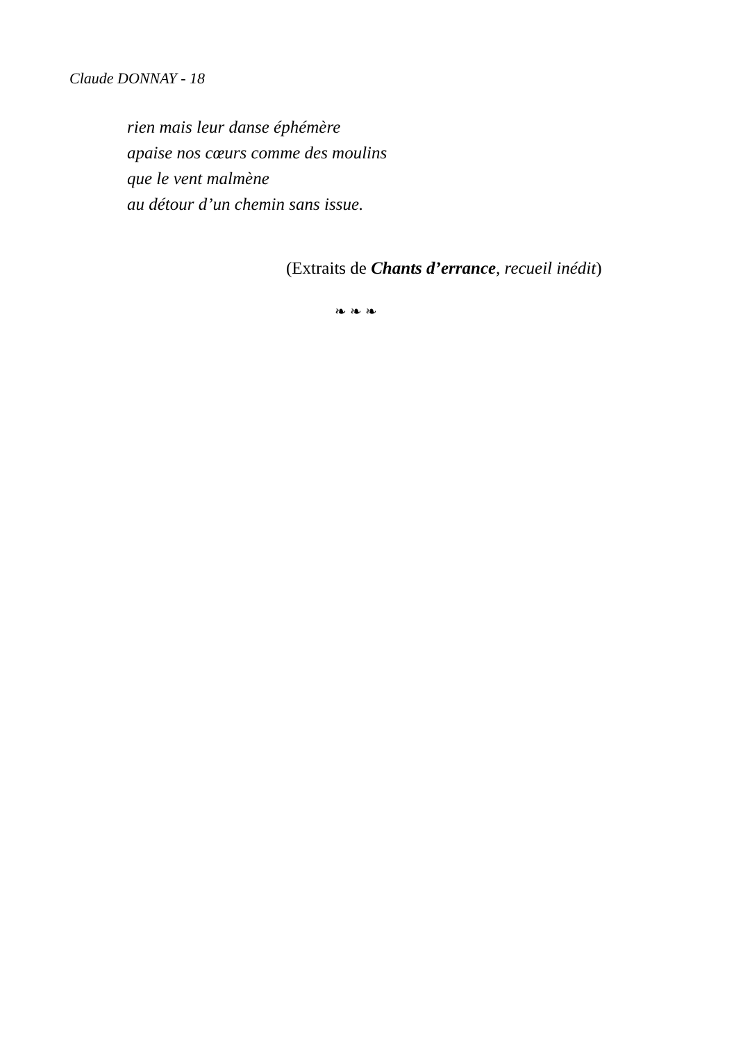Claude DONNAY - 18
rien mais leur danse éphémère
apaise nos cœurs comme des moulins
que le vent malmène
au détour d’un chemin sans issue.
(Extraits de Chants d’errance, recueil inédit)
❧ ❧ ❧